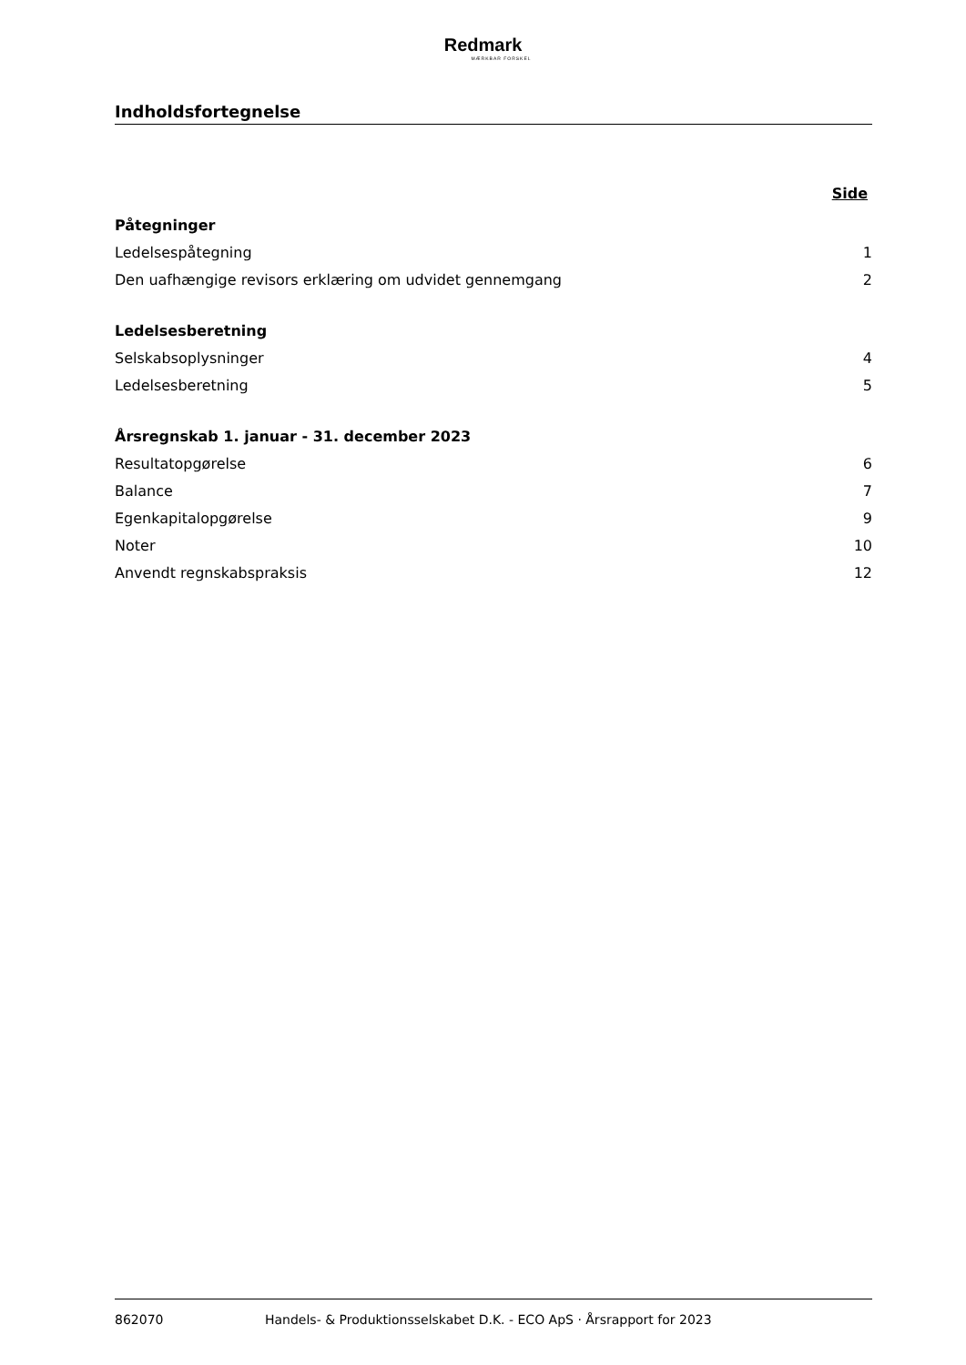Redmark
MÆRKBAR FORSKEL
Indholdsfortegnelse
Side
Påtegninger
Ledelsespåtegning 1
Den uafhængige revisors erklæring om udvidet gennemgang 2
Ledelsesberetning
Selskabsoplysninger 4
Ledelsesberetning 5
Årsregnskab 1. januar - 31. december 2023
Resultatopgørelse 6
Balance 7
Egenkapitalopgørelse 9
Noter 10
Anvendt regnskabspraksis 12
862070 Handels- & Produktionsselskabet D.K. - ECO ApS · Årsrapport for 2023